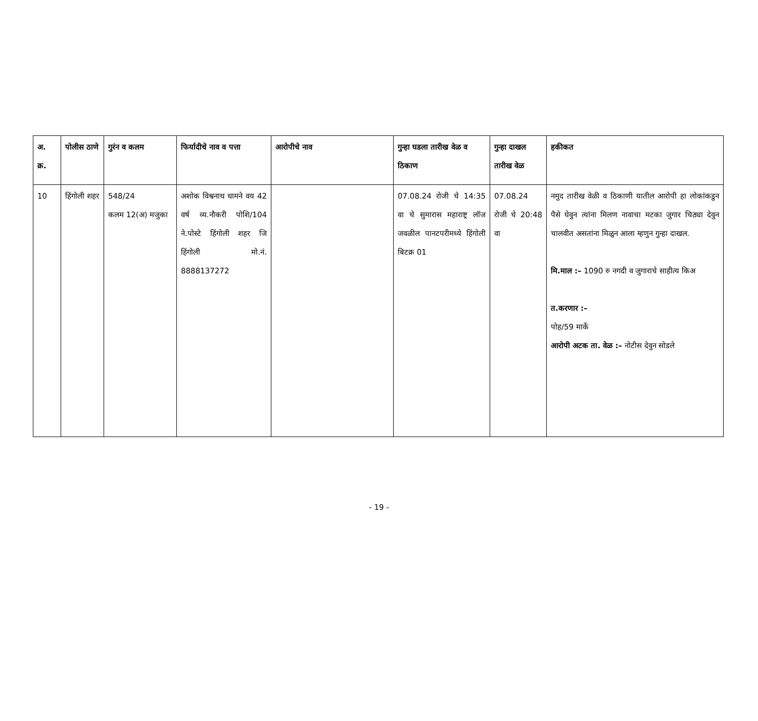| अ. क्र. | पोलीस ठाणे | गुरंन व कलम | फिर्यादीचे नाव व पत्ता | आरोपीचे नाव | गुन्हा घडला तारीख वेळ व ठिकाण | गुन्हा दाखल तारीख वेळ | हकीकत |
| --- | --- | --- | --- | --- | --- | --- | --- |
| 10 | हिंगोली शहर | 548/24 कलम 12(अ) मजुका | अशोक विश्वनाथ धामने वय 42 वर्ष व्य.नौकरी पोशि/104 ने.पोस्टे हिंगोली शहर जि हिंगोली मो.नं. 8888137272 | | 07.08.24 रोजी चे 14:35 वा चे सुमारास महाराष्ट्र लॉज जवळील पानटपरीमध्ये हिंगोली बिटक्र 01 | 07.08.24 रोजी चे 20:48 वा | नमुद तारीख वेळी व ठिकाणी यातील आरोपी हा लोकांकडुन पैसे घेवुन त्यांना मिलण नावाचा मटका जुगार चिठ्या देवुन चालवीत असतांना मिळुन आला म्हणुन गुन्हा दाखल. मि.माल :– 1090 रु नगदी व जुगाराचे साहीत्य किअ त.करणार :– पोह/59 मार्के आरोपी अटक ता. वेळ :– नोटीस देवुन सोडले |
- 19 -